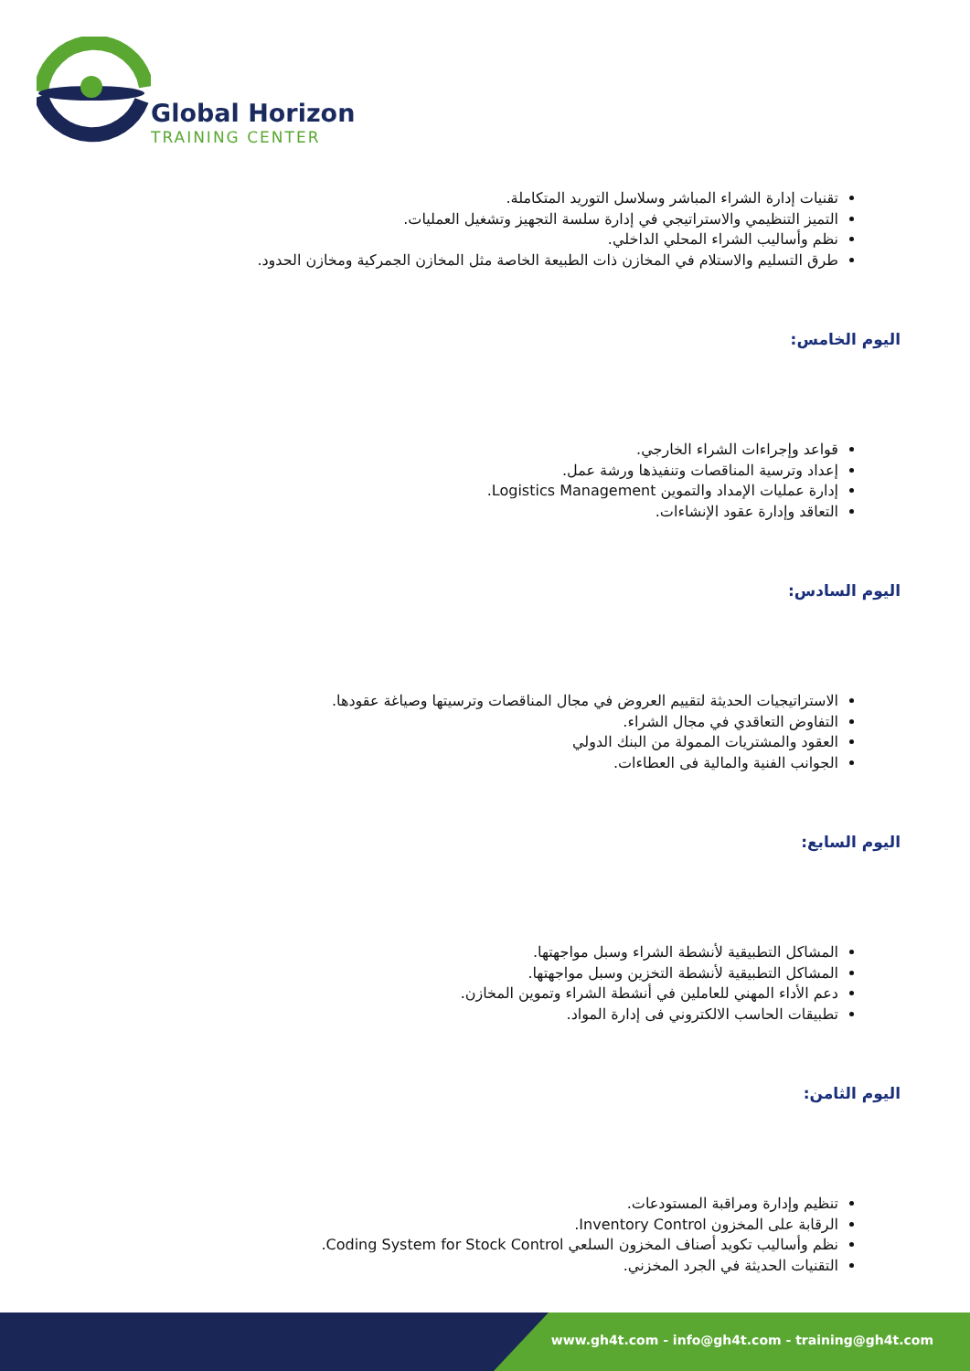Global Horizon
TRAINING CENTER
تقنيات إدارة الشراء المباشر وسلاسل التوريد المتكاملة.
التميز التنظيمي والاستراتيجي في إدارة سلسة التجهيز وتشغيل العمليات.
نظم وأساليب الشراء المحلي الداخلي.
طرق التسليم والاستلام في المخازن ذات الطبيعة الخاصة مثل المخازن الجمركية ومخازن الحدود.
اليوم الخامس:
قواعد وإجراءات الشراء الخارجي.
إعداد وترسية المناقصات وتنفيذها ورشة عمل.
إدارة عمليات الإمداد والتموين Logistics Management.
التعاقد وإدارة عقود الإنشاءات.
اليوم السادس:
الاستراتيجيات الحديثة لتقييم العروض في مجال المناقصات وترسيتها وصياغة عقودها.
التفاوض التعاقدي في مجال الشراء.
العقود والمشتريات الممولة من البنك الدولي
الجوانب الفنية والمالية فى العطاءات.
اليوم السابع:
المشاكل التطبيقية لأنشطة الشراء وسبل مواجهتها.
المشاكل التطبيقية لأنشطة التخزين وسبل مواجهتها.
دعم الأداء المهني للعاملين في أنشطة الشراء وتموين المخازن.
تطبيقات الحاسب الالكتروني فى إدارة المواد.
اليوم الثامن:
تنظيم وإدارة ومراقبة المستودعات.
الرقابة على المخزون Inventory Control.
نظم وأساليب تكويد أصناف المخزون السلعي Coding System for Stock Control.
التقنيات الحديثة في الجرد المخزني.
www.gh4t.com - info@gh4t.com - training@gh4t.com